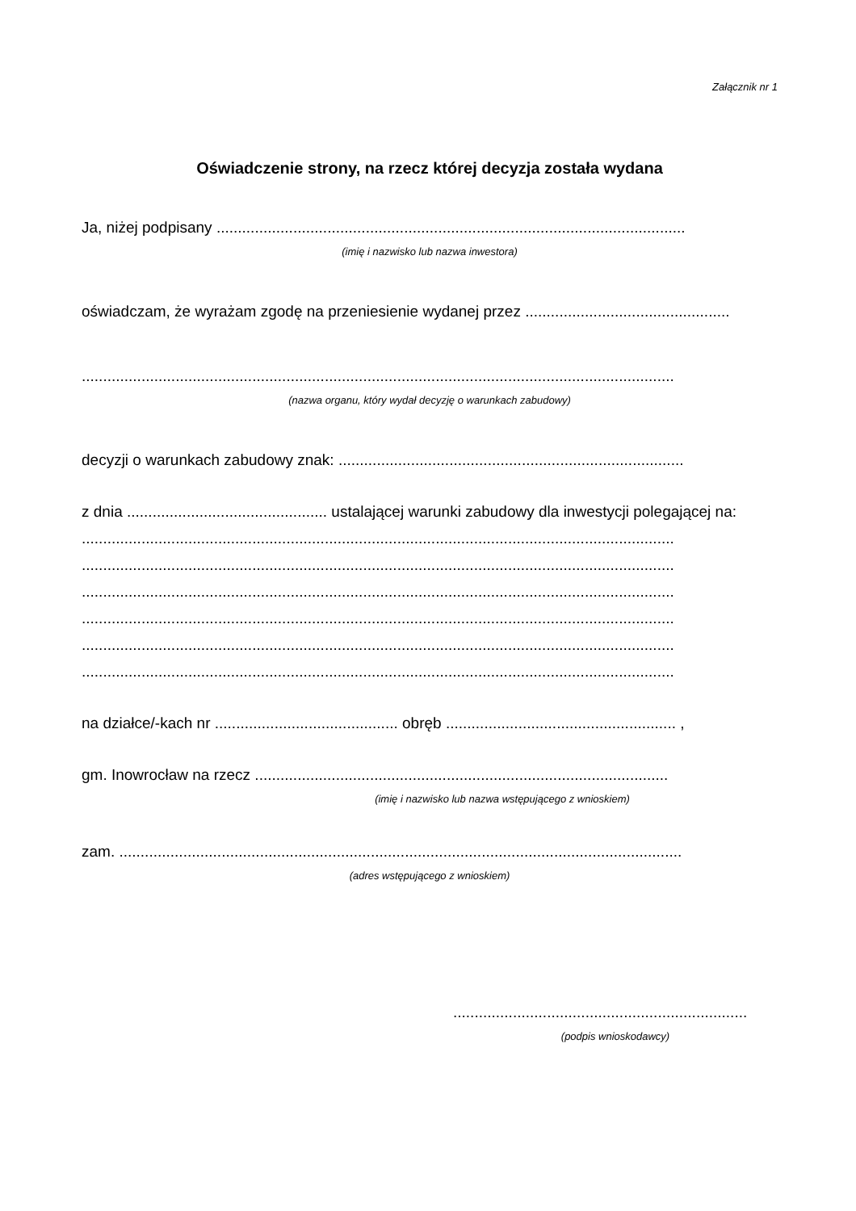Załącznik nr 1
Oświadczenie strony, na rzecz której decyzja została wydana
Ja, niżej podpisany ..............................................................................................................
(imię i nazwisko lub nazwa inwestora)
oświadczam, że wyrażam zgodę na przeniesienie wydanej przez ................................................
...........................................................................................................................................
(nazwa organu, który wydał decyzję o warunkach zabudowy)
decyzji o warunkach zabudowy znak: .................................................................................
z dnia ............................................... ustalającej warunki zabudowy dla inwestycji polegającej na:
...........................................................................................................................................
...........................................................................................................................................
...........................................................................................................................................
...........................................................................................................................................
...........................................................................................................................................
...........................................................................................................................................
na działce/-kach nr ........................................... obręb ...................................................... ,
gm. Inowrocław na rzecz .................................................................................................
(imię i nazwisko lub nazwa wstępującego z wnioskiem)
zam. ....................................................................................................................................
(adres wstępującego z wnioskiem)
.....................................................................
(podpis wnioskodawcy)